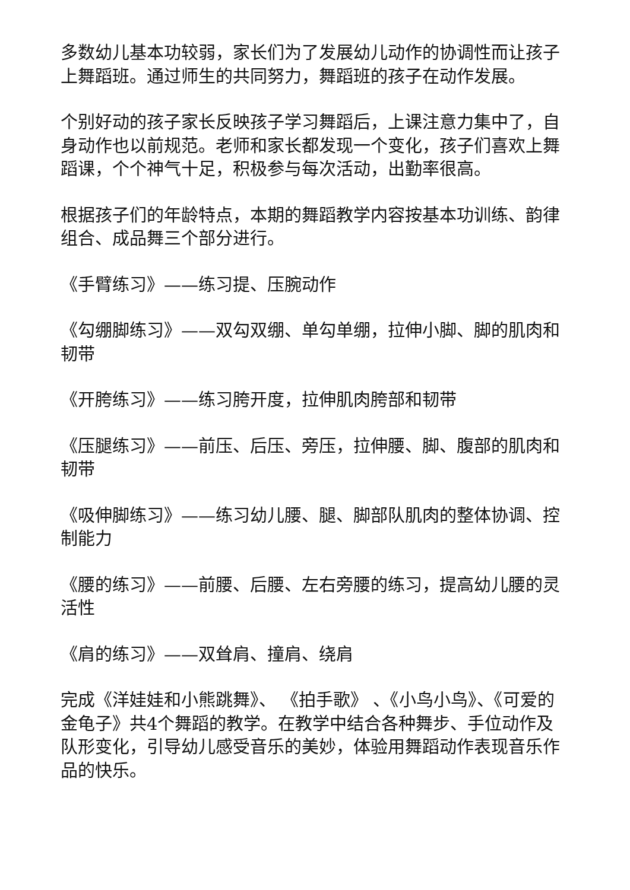多数幼儿基本功较弱，家长们为了发展幼儿动作的协调性而让孩子上舞蹈班。通过师生的共同努力，舞蹈班的孩子在动作发展。
个别好动的孩子家长反映孩子学习舞蹈后，上课注意力集中了，自身动作也以前规范。老师和家长都发现一个变化，孩子们喜欢上舞蹈课，个个神气十足，积极参与每次活动，出勤率很高。
根据孩子们的年龄特点，本期的舞蹈教学内容按基本功训练、韵律组合、成品舞三个部分进行。
《手臂练习》——练习提、压腕动作
《勾绷脚练习》——双勾双绷、单勾单绷，拉伸小脚、脚的肌肉和韧带
《开胯练习》——练习胯开度，拉伸肌肉胯部和韧带
《压腿练习》——前压、后压、旁压，拉伸腰、脚、腹部的肌肉和韧带
《吸伸脚练习》——练习幼儿腰、腿、脚部队肌肉的整体协调、控制能力
《腰的练习》——前腰、后腰、左右旁腰的练习，提高幼儿腰的灵活性
《肩的练习》——双耸肩、撞肩、绕肩
完成《洋娃娃和小熊跳舞》、 《拍手歌》 、《小鸟小鸟》、《可爱的金龟子》共4个舞蹈的教学。在教学中结合各种舞步、手位动作及队形变化，引导幼儿感受音乐的美妙，体验用舞蹈动作表现音乐作品的快乐。